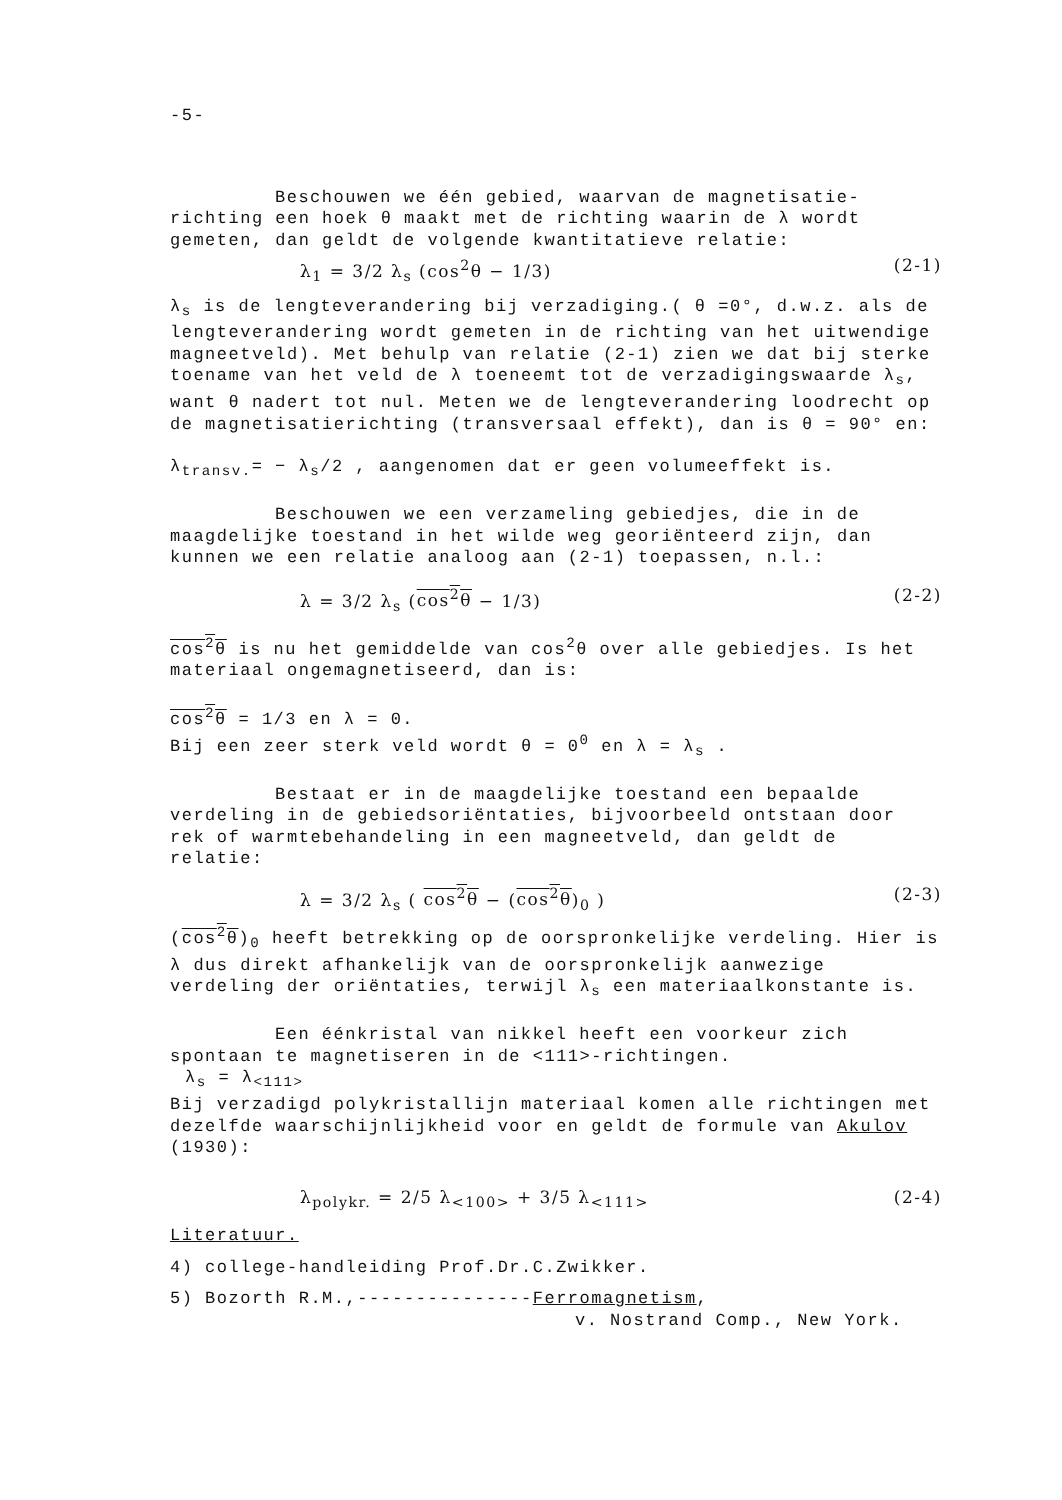-5-
Beschouwen we één gebied, waarvan de magnetisatie-richting een hoek θ maakt met de richting waarin de λ wordt gemeten, dan geldt de volgende kwantitatieve relatie:
λ<sub>1</sub> = 3/2 λ<sub>s</sub> (cos<sup>2</sup>θ − 1/3) (2-1)
λ<sub>s</sub> is de lengteverandering bij verzadiging.( θ =0°, d.w.z. als de lengteverandering wordt gemeten in de richting van het uitwendige magneetveld). Met behulp van relatie (2-1) zien we dat bij sterke toename van het veld de λ toeneemt tot de verzadigingswaarde λ<sub>s</sub>, want θ nadert tot nul. Meten we de lengteverandering loodrecht op de magnetisatierichting (transversaal effekt), dan is θ = 90° en:
λ<sub>transv.</sub>= − λ<sub>s</sub>/2 , aangenomen dat er geen volumeeffekt is.
Beschouwen we een verzameling gebiedjes, die in de maagdelijke toestand in het wilde weg georiënteerd zijn, dan kunnen we een relatie analoog aan (2-1) toepassen, n.l.:
λ = 3/2 λ<sub>s</sub> (cos<sup>2</sup>θ − 1/3) (2-2)
cos<sup>2</sup>θ is nu het gemiddelde van cos<sup>2</sup>θ over alle gebiedjes. Is het materiaal ongemagnetiseerd, dan is:
cos<sup>2</sup>θ = 1/3 en λ = 0.
Bij een zeer sterk veld wordt θ = 0<sup>0</sup> en λ = λ<sub>s</sub> .
Bestaat er in de maagdelijke toestand een bepaalde verdeling in de gebiedsoriëntaties, bijvoorbeeld ontstaan door rek of warmtebehandeling in een magneetveld, dan geldt de relatie:
λ = 3/2 λ<sub>s</sub> ( cos<sup>2</sup>θ − (cos<sup>2</sup>θ)<sub>0</sub> ) (2-3)
(cos<sup>2</sup>θ)<sub>0</sub> heeft betrekking op de oorspronkelijke verdeling. Hier is λ dus direkt afhankelijk van de oorspronkelijk aanwezige verdeling der oriëntaties, terwijl λ<sub>s</sub> een materiaalkonstante is.
Een éénkristal van nikkel heeft een voorkeur zich spontaan te magnetiseren in de <111>-richtingen.
λ<sub>s</sub> = λ<sub><111></sub>
Bij verzadigd polykristallijn materiaal komen alle richtingen met dezelfde waarschijnlijkheid voor en geldt de formule van Akulov (1930):
λ<sub>polykr.</sub> = 2/5 λ<sub><100></sub> + 3/5 λ<sub><111></sub> (2-4)
Literatuur.
4) college-handleiding Prof.Dr.C.Zwikker.
5) Bozorth R.M.,---------------Ferromagnetism,
v. Nostrand Comp., New York.